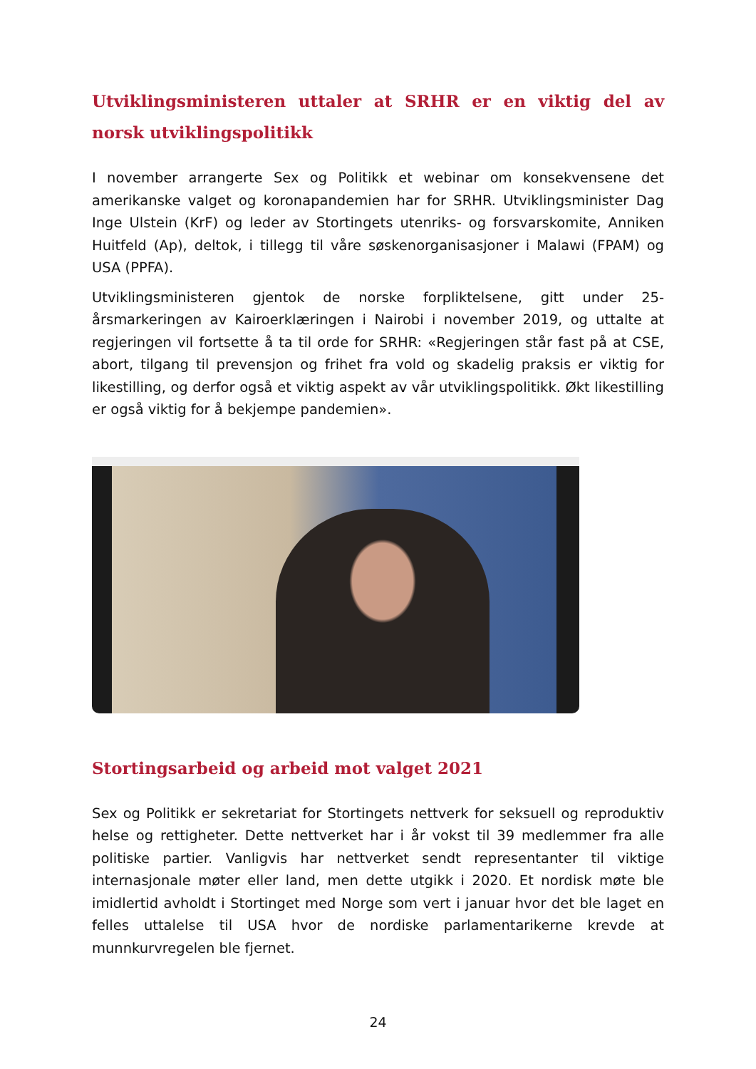Utviklingsministeren uttaler at SRHR er en viktig del av norsk utviklingspolitikk
I november arrangerte Sex og Politikk et webinar om konsekvensene det amerikanske valget og koronapandemien har for SRHR. Utviklingsminister Dag Inge Ulstein (KrF) og leder av Stortingets utenriks- og forsvarskomite, Anniken Huitfeld (Ap), deltok, i tillegg til våre søskenorganisasjoner i Malawi (FPAM) og USA (PPFA).
Utviklingsministeren gjentok de norske forpliktelsene, gitt under 25-årsmarkeringen av Kairoerklæringen i Nairobi i november 2019, og uttalte at regjeringen vil fortsette å ta til orde for SRHR: «Regjeringen står fast på at CSE, abort, tilgang til prevensjon og frihet fra vold og skadelig praksis er viktig for likestilling, og derfor også et viktig aspekt av vår utviklingspolitikk. Økt likestilling er også viktig for å bekjempe pandemien».
Stortingsarbeid og arbeid mot valget 2021
Sex og Politikk er sekretariat for Stortingets nettverk for seksuell og reproduktiv helse og rettigheter. Dette nettverket har i år vokst til 39 medlemmer fra alle politiske partier. Vanligvis har nettverket sendt representanter til viktige internasjonale møter eller land, men dette utgikk i 2020. Et nordisk møte ble imidlertid avholdt i Stortinget med Norge som vert i januar hvor det ble laget en felles uttalelse til USA hvor de nordiske parlamentarikerne krevde at munnkurvregelen ble fjernet.
24